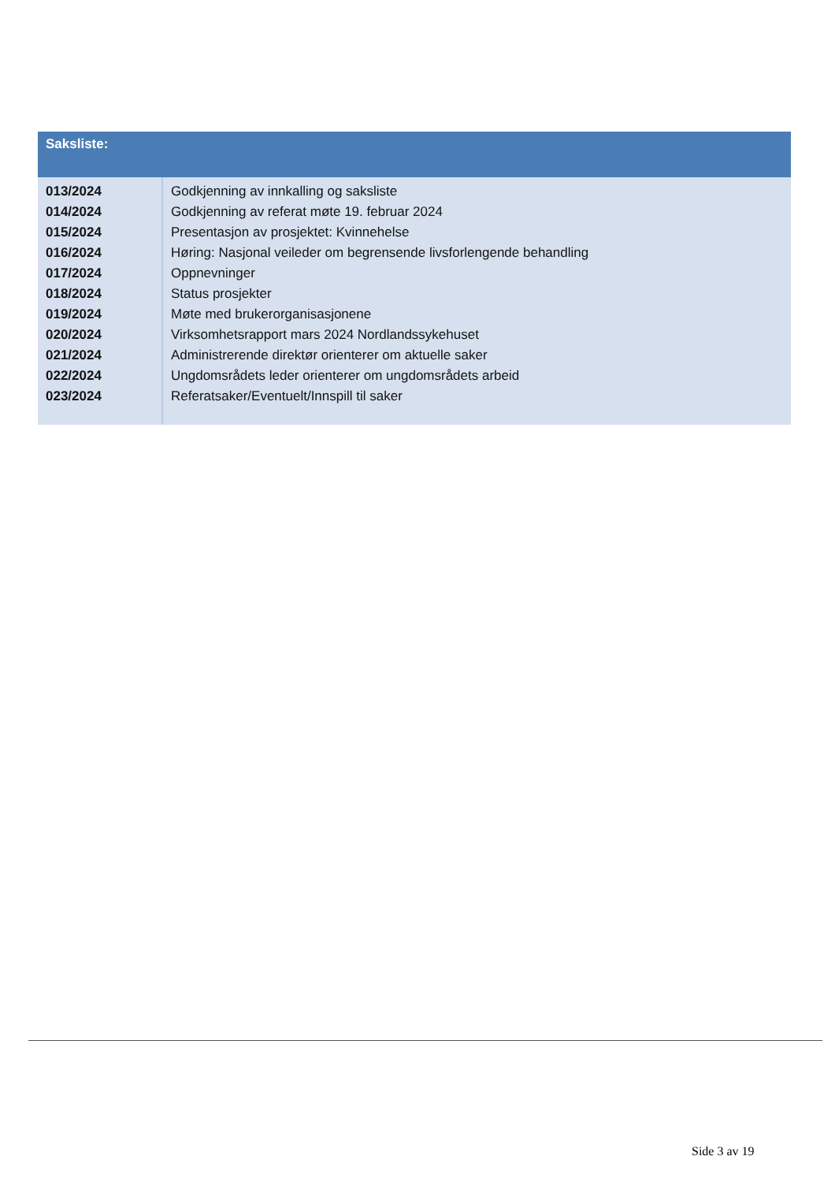| Saksliste: | |
| --- | --- |
| 013/2024 | Godkjenning av innkalling og saksliste |
| 014/2024 | Godkjenning av referat møte 19. februar 2024 |
| 015/2024 | Presentasjon av prosjektet: Kvinnehelse |
| 016/2024 | Høring: Nasjonal veileder om begrensende livsforlengende behandling |
| 017/2024 | Oppnevninger |
| 018/2024 | Status prosjekter |
| 019/2024 | Møte med brukerorganisasjonene |
| 020/2024 | Virksomhetsrapport mars 2024 Nordlandssykehuset |
| 021/2024 | Administrerende direktør orienterer om aktuelle saker |
| 022/2024 | Ungdomsrådets leder orienterer om ungdomsrådets arbeid |
| 023/2024 | Referatsaker/Eventuelt/Innspill til saker |
Side 3 av 19